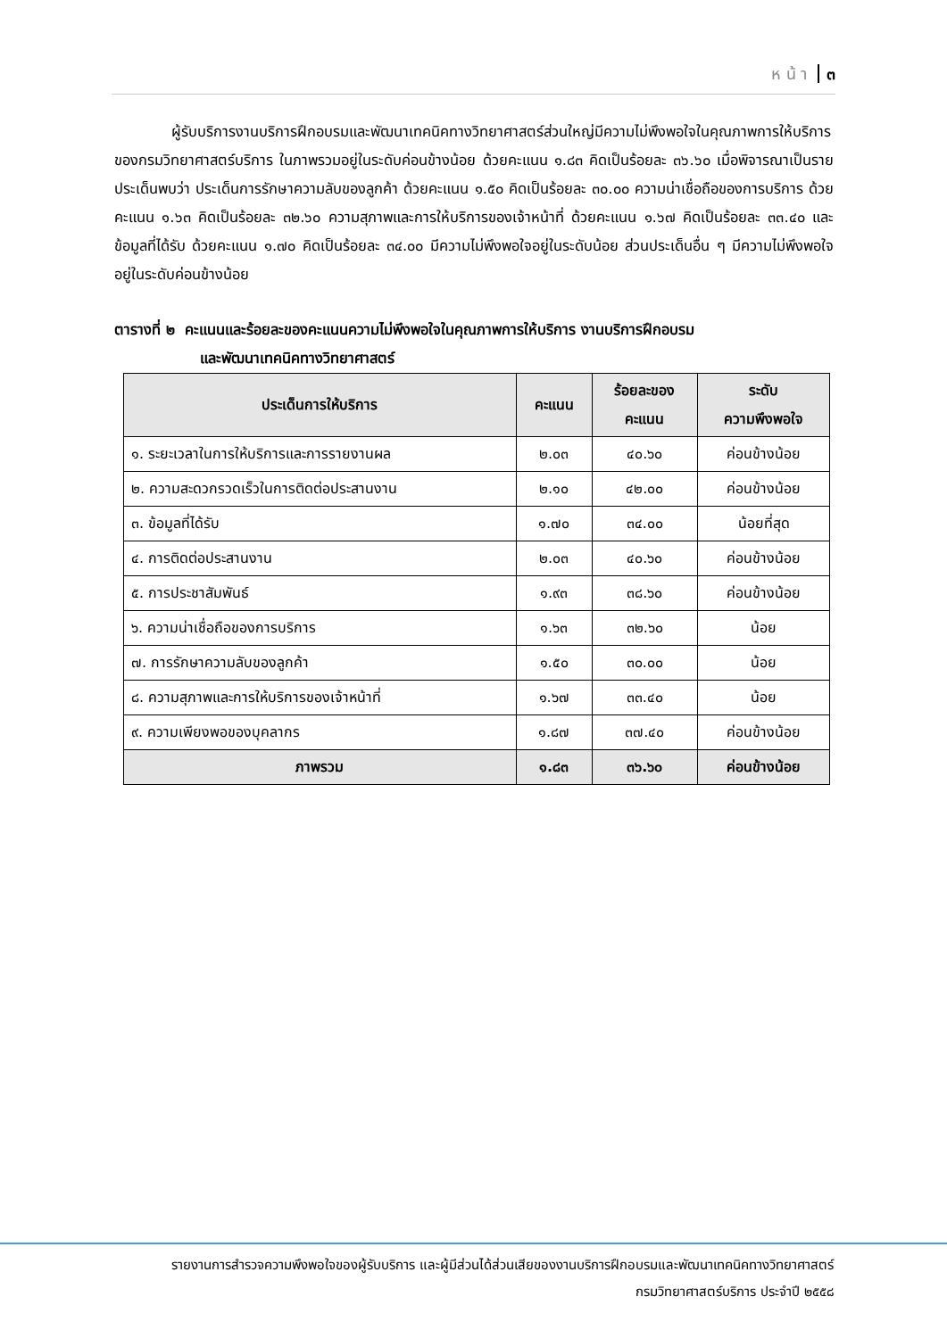ห น้ า ๓
ผู้รับบริการงานบริการฝึกอบรมและพัฒนาเทคนิคทางวิทยาศาสตร์ส่วนใหญ่มีความไม่พึงพอใจในคุณภาพการให้บริการของกรมวิทยาศาสตร์บริการ ในภาพรวมอยู่ในระดับค่อนข้างน้อย ด้วยคะแนน ๑.๘๓ คิดเป็นร้อยละ ๓๖.๖๐ เมื่อพิจารณาเป็นรายประเด็นพบว่า ประเด็นการรักษาความลับของลูกค้า ด้วยคะแนน ๑.๕๐ คิดเป็นร้อยละ ๓๐.๐๐ ความน่าเชื่อถือของการบริการ ด้วยคะแนน ๑.๖๓ คิดเป็นร้อยละ ๓๒.๖๐ ความสุภาพและการให้บริการของเจ้าหน้าที่ ด้วยคะแนน ๑.๖๗ คิดเป็นร้อยละ ๓๓.๔๐ และข้อมูลที่ได้รับ ด้วยคะแนน ๑.๗๐ คิดเป็นร้อยละ ๓๔.๐๐ มีความไม่พึงพอใจอยู่ในระดับน้อย ส่วนประเด็นอื่น ๆ มีความไม่พึงพอใจอยู่ในระดับค่อนข้างน้อย
ตารางที่ ๒ คะแนนและร้อยละของคะแนนความไม่พึงพอใจในคุณภาพการให้บริการ งานบริการฝึกอบรม
และพัฒนาเทคนิคทางวิทยาศาสตร์
| ประเด็นการให้บริการ | คะแนน | ร้อยละของ คะแนน | ระดับ ความพึงพอใจ |
| --- | --- | --- | --- |
| ๑. ระยะเวลาในการให้บริการและการรายงานผล | ๒.๐๓ | ๔๐.๖๐ | ค่อนข้างน้อย |
| ๒. ความสะดวกรวดเร็วในการติดต่อประสานงาน | ๒.๑๐ | ๔๒.๐๐ | ค่อนข้างน้อย |
| ๓. ข้อมูลที่ได้รับ | ๑.๗๐ | ๓๔.๐๐ | น้อยที่สุด |
| ๔. การติดต่อประสานงาน | ๒.๐๓ | ๔๐.๖๐ | ค่อนข้างน้อย |
| ๕. การประชาสัมพันธ์ | ๑.๙๓ | ๓๘.๖๐ | ค่อนข้างน้อย |
| ๖. ความน่าเชื่อถือของการบริการ | ๑.๖๓ | ๓๒.๖๐ | น้อย |
| ๗. การรักษาความลับของลูกค้า | ๑.๕๐ | ๓๐.๐๐ | น้อย |
| ๘. ความสุภาพและการให้บริการของเจ้าหน้าที่ | ๑.๖๗ | ๓๓.๔๐ | น้อย |
| ๙. ความเพียงพอของบุคลากร | ๑.๘๗ | ๓๗.๔๐ | ค่อนข้างน้อย |
| ภาพรวม | ๑.๘๓ | ๓๖.๖๐ | ค่อนข้างน้อย |
รายงานการสำรวจความพึงพอใจของผู้รับบริการ และผู้มีส่วนได้ส่วนเสียของงานบริการฝึกอบรมและพัฒนาเทคนิคทางวิทยาศาสตร์
กรมวิทยาศาสตร์บริการ ประจำปี ๒๕๕๘